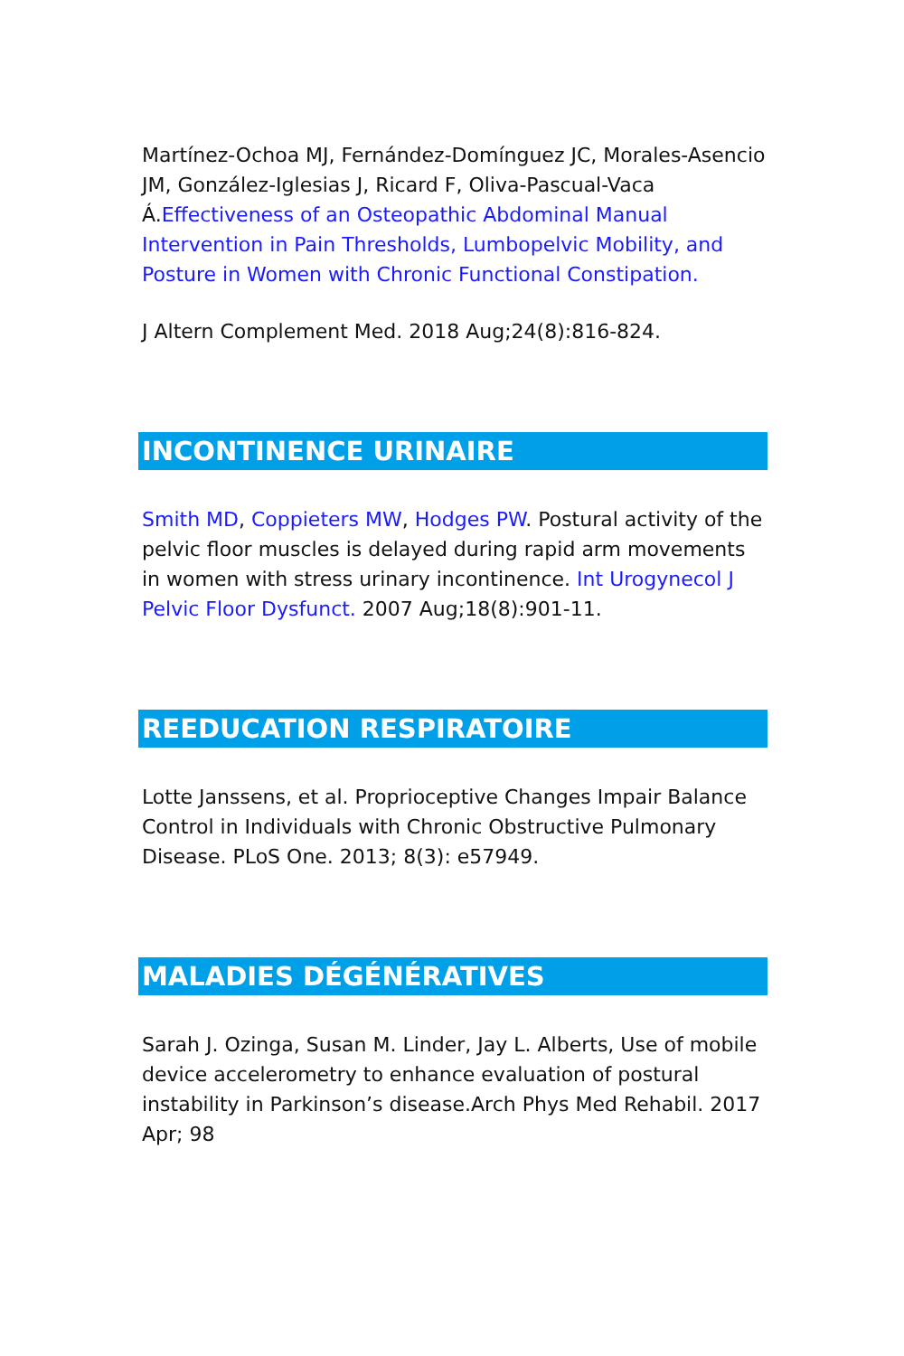Martínez-Ochoa MJ, Fernández-Domínguez JC, Morales-Asencio JM, González-Iglesias J, Ricard F, Oliva-Pascual-Vaca Á.Effectiveness of an Osteopathic Abdominal Manual Intervention in Pain Thresholds, Lumbopelvic Mobility, and Posture in Women with Chronic Functional Constipation.
J Altern Complement Med. 2018 Aug;24(8):816-824.
INCONTINENCE URINAIRE
Smith MD, Coppieters MW, Hodges PW. Postural activity of the pelvic floor muscles is delayed during rapid arm movements in women with stress urinary incontinence. Int Urogynecol J Pelvic Floor Dysfunct. 2007 Aug;18(8):901-11.
REEDUCATION RESPIRATOIRE
Lotte Janssens, et al. Proprioceptive Changes Impair Balance Control in Individuals with Chronic Obstructive Pulmonary Disease. PLoS One. 2013; 8(3): e57949.
MALADIES DÉGÉNÉRATIVES
Sarah J. Ozinga, Susan M. Linder, Jay L. Alberts, Use of mobile device accelerometry to enhance evaluation of postural instability in Parkinson’s disease.Arch Phys Med Rehabil. 2017 Apr; 98